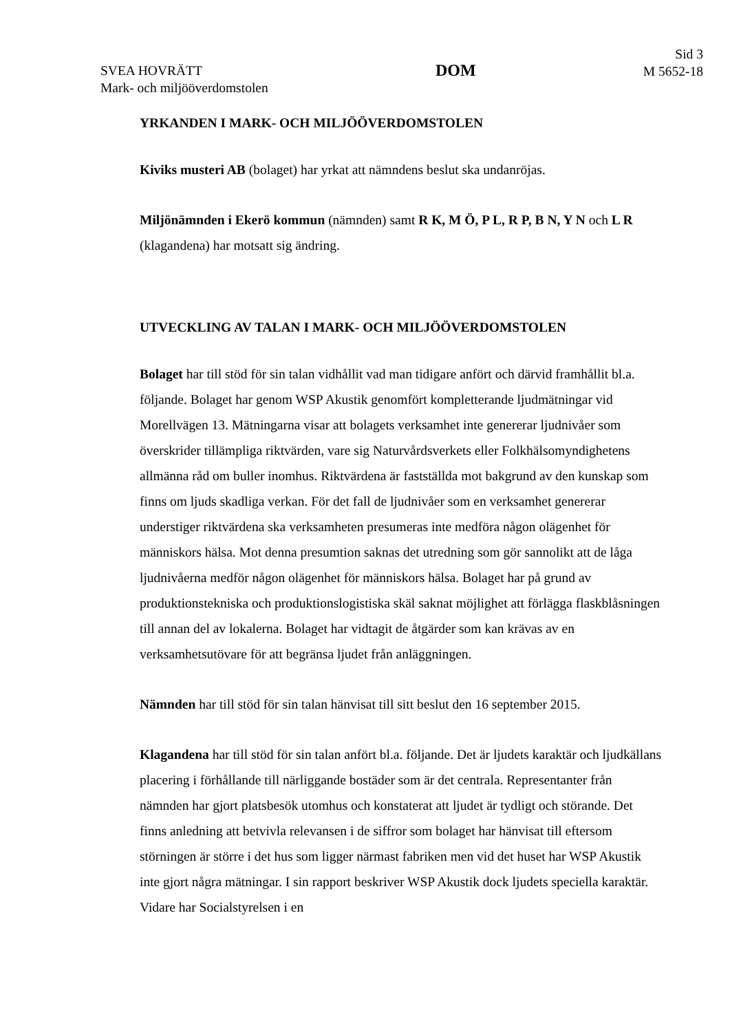SVEA HOVRÄTT
Mark- och miljööverdomstolen
DOM
Sid 3
M 5652-18
YRKANDEN I MARK- OCH MILJÖÖVERDOMSTOLEN
Kiviks musteri AB (bolaget) har yrkat att nämndens beslut ska undanröjas.
Miljönämnden i Ekerö kommun (nämnden) samt R K, M Ö, P L, R P, B N, Y N och L R (klagandena) har motsatt sig ändring.
UTVECKLING AV TALAN I MARK- OCH MILJÖÖVERDOMSTOLEN
Bolaget har till stöd för sin talan vidhållit vad man tidigare anfört och därvid framhållit bl.a. följande. Bolaget har genom WSP Akustik genomfört kompletterande ljudmätningar vid Morellvägen 13. Mätningarna visar att bolagets verksamhet inte genererar ljudnivåer som överskrider tillämpliga riktvärden, vare sig Naturvårdsverkets eller Folkhälsomyndighetens allmänna råd om buller inomhus. Riktvärdena är fastställda mot bakgrund av den kunskap som finns om ljuds skadliga verkan. För det fall de ljudnivåer som en verksamhet genererar understiger riktvärdena ska verksamheten presumeras inte medföra någon olägenhet för människors hälsa. Mot denna presumtion saknas det utredning som gör sannolikt att de låga ljudnivåerna medför någon olägenhet för människors hälsa. Bolaget har på grund av produktionstekniska och produktionslogistiska skäl saknat möjlighet att förlägga flaskblåsningen till annan del av lokalerna. Bolaget har vidtagit de åtgärder som kan krävas av en verksamhetsutövare för att begränsa ljudet från anläggningen.
Nämnden har till stöd för sin talan hänvisat till sitt beslut den 16 september 2015.
Klagandena har till stöd för sin talan anfört bl.a. följande. Det är ljudets karaktär och ljudkällans placering i förhållande till närliggande bostäder som är det centrala. Representanter från nämnden har gjort platsbesök utomhus och konstaterat att ljudet är tydligt och störande. Det finns anledning att betvivla relevansen i de siffror som bolaget har hänvisat till eftersom störningen är större i det hus som ligger närmast fabriken men vid det huset har WSP Akustik inte gjort några mätningar. I sin rapport beskriver WSP Akustik dock ljudets speciella karaktär. Vidare har Socialstyrelsen i en